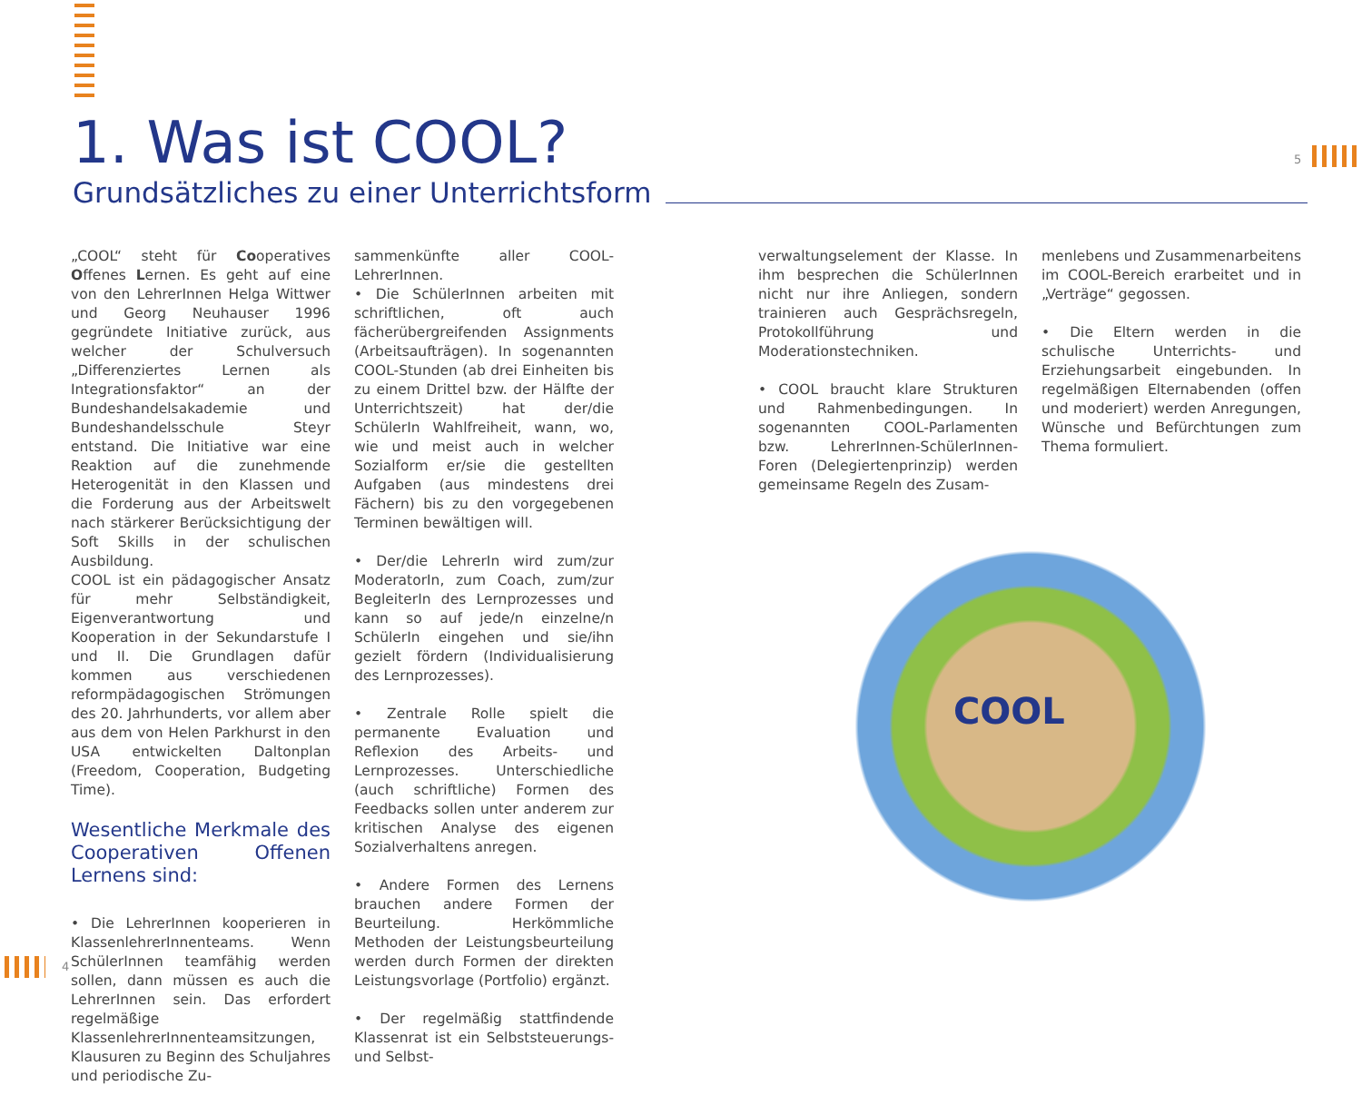1. Was ist COOL?
Grundsätzliches zu einer Unterrichtsform
5
„COOL“ steht für Cooperatives Offenes Lernen. Es geht auf eine von den LehrerInnen Helga Wittwer und Georg Neuhauser 1996 gegründete Initiative zurück, aus welcher der Schulversuch „Differenziertes Lernen als Integrationsfaktor“ an der Bundeshandelsakademie und Bundeshandelsschule Steyr entstand. Die Initiative war eine Reaktion auf die zunehmende Heterogenität in den Klassen und die Forderung aus der Arbeitswelt nach stärkerer Berücksichtigung der Soft Skills in der schulischen Ausbildung.
COOL ist ein pädagogischer Ansatz für mehr Selbständigkeit, Eigenverantwortung und Kooperation in der Sekundarstufe I und II. Die Grundlagen dafür kommen aus verschiedenen reformpädagogischen Strömungen des 20. Jahrhunderts, vor allem aber aus dem von Helen Parkhurst in den USA entwickelten Daltonplan (Freedom, Cooperation, Budgeting Time).
Wesentliche Merkmale des Cooperativen Offenen Lernens sind:
• Die LehrerInnen kooperieren in KlassenlehrerInnenteams. Wenn SchülerInnen teamfähig werden sollen, dann müssen es auch die LehrerInnen sein. Das erfordert regelmäßige KlassenlehrerInnenteamsitzungen, Klausuren zu Beginn des Schuljahres und periodische Zu-
sammenkünfte aller COOL-LehrerInnen.
• Die SchülerInnen arbeiten mit schriftlichen, oft auch fächerübergreifenden Assignments (Arbeitsaufträgen). In sogenannten COOL-Stunden (ab drei Einheiten bis zu einem Drittel bzw. der Hälfte der Unterrichtszeit) hat der/die SchülerIn Wahlfreiheit, wann, wo, wie und meist auch in welcher Sozialform er/sie die gestellten Aufgaben (aus mindestens drei Fächern) bis zu den vorgegebenen Terminen bewältigen will.
• Der/die LehrerIn wird zum/zur ModeratorIn, zum Coach, zum/zur BegleiterIn des Lernprozesses und kann so auf jede/n einzelne/n SchülerIn eingehen und sie/ihn gezielt fördern (Individualisierung des Lernprozesses).
• Zentrale Rolle spielt die permanente Evaluation und Reflexion des Arbeits- und Lernprozesses. Unterschiedliche (auch schriftliche) Formen des Feedbacks sollen unter anderem zur kritischen Analyse des eigenen Sozialverhaltens anregen.
• Andere Formen des Lernens brauchen andere Formen der Beurteilung. Herkömmliche Methoden der Leistungsbeurteilung werden durch Formen der direkten Leistungsvorlage (Portfolio) ergänzt.
• Der regelmäßig stattfindende Klassenrat ist ein Selbststeuerungs- und Selbst-
verwaltungselement der Klasse. In ihm besprechen die SchülerInnen nicht nur ihre Anliegen, sondern trainieren auch Gesprächsregeln, Protokollführung und Moderationstechniken.
• COOL braucht klare Strukturen und Rahmenbedingungen. In sogenannten COOL-Parlamenten bzw. LehrerInnen-SchülerInnen-Foren (Delegiertenprinzip) werden gemeinsame Regeln des Zusam-
menlebens und Zusammenarbeitens im COOL-Bereich erarbeitet und in „Verträge“ gegossen.
• Die Eltern werden in die schulische Unterrichts- und Erziehungsarbeit eingebunden. In regelmäßigen Elternabenden (offen und moderiert) werden Anregungen, Wünsche und Befürchtungen zum Thema formuliert.
COOL
4